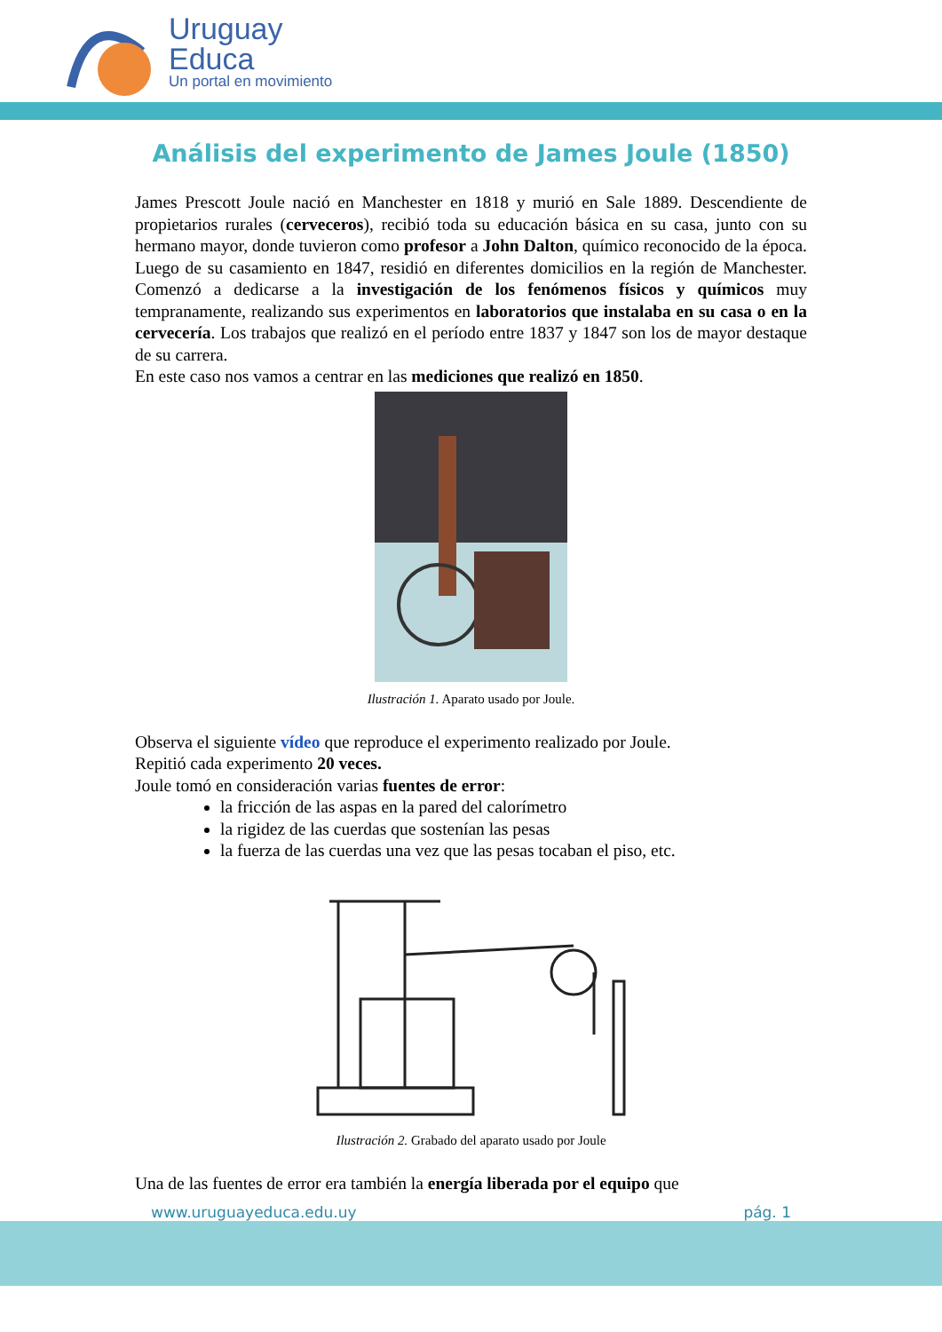Uruguay
Educa
Un portal en movimiento
Análisis del experimento de James Joule (1850)
James Prescott Joule nació en Manchester en 1818 y murió en Sale 1889. Descendiente de propietarios rurales (cerveceros), recibió toda su educación básica en su casa, junto con su hermano mayor, donde tuvieron como profesor a John Dalton, químico reconocido de la época. Luego de su casamiento en 1847, residió en diferentes domicilios en la región de Manchester. Comenzó a dedicarse a la investigación de los fenómenos físicos y químicos muy tempranamente, realizando sus experimentos en laboratorios que instalaba en su casa o en la cervecería. Los trabajos que realizó en el período entre 1837 y 1847 son los de mayor destaque de su carrera.
En este caso nos vamos a centrar en las mediciones que realizó en 1850.
Ilustración 1. Aparato usado por Joule.
Observa el siguiente vídeo que reproduce el experimento realizado por Joule.
Repitió cada experimento 20 veces.
Joule tomó en consideración varias fuentes de error:
la fricción de las aspas en la pared del calorímetro
la rigidez de las cuerdas que sostenían las pesas
la fuerza de las cuerdas una vez que las pesas tocaban el piso, etc.
Ilustración 2. Grabado del aparato usado por Joule
Una de las fuentes de error era también la energía liberada por el equipo que
www.uruguayeduca.edu.uy pág. 1